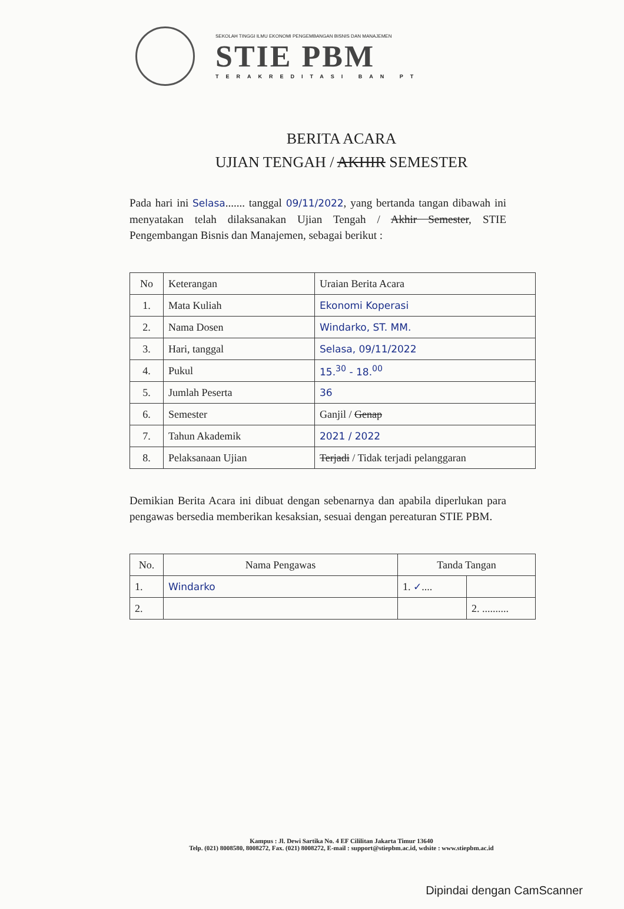SEKOLAH TINGGI ILMU EKONOMI PENGEMBANGAN BISNIS DAN MANAJEMEN
STIE PBM
TERAKREDITASI BAN PT
BERITA ACARA
UJIAN TENGAH / AKHIR SEMESTER
Pada hari ini Selasa....... tanggal 09/11/2022, yang bertanda tangan dibawah ini menyatakan telah dilaksanakan Ujian Tengah / Akhir Semester, STIE Pengembangan Bisnis dan Manajemen, sebagai berikut :
| No | Keterangan | Uraian Berita Acara |
| 1. | Mata Kuliah | Ekonomi Koperasi |
| 2. | Nama Dosen | Windarko, ST. MM. |
| 3. | Hari, tanggal | Selasa, 09/11/2022 |
| 4. | Pukul | 15.<sup>30</sup> - 18.<sup>00</sup> |
| 5. | Jumlah Peserta | 36 |
| 6. | Semester | Ganjil / Genap |
| 7. | Tahun Akademik | 2021 / 2022 |
| 8. | Pelaksanaan Ujian | Terjadi / Tidak terjadi pelanggaran |
Demikian Berita Acara ini dibuat dengan sebenarnya dan apabila diperlukan para pengawas bersedia memberikan kesaksian, sesuai dengan pereaturan STIE PBM.
| No. | Nama Pengawas | Tanda Tangan | |
| 1. | Windarko | 1. ✓ .... | |
| 2. | | | 2. .......... |
Kampus : Jl. Dewi Sartika No. 4 EF Cililitan Jakarta Timur 13640
Telp. (021) 8008580, 8008272, Fax. (021) 8008272, E-mail : support@stiepbm.ac.id, wdsite : www.stiepbm.ac.id
Dipindai dengan CamScanner